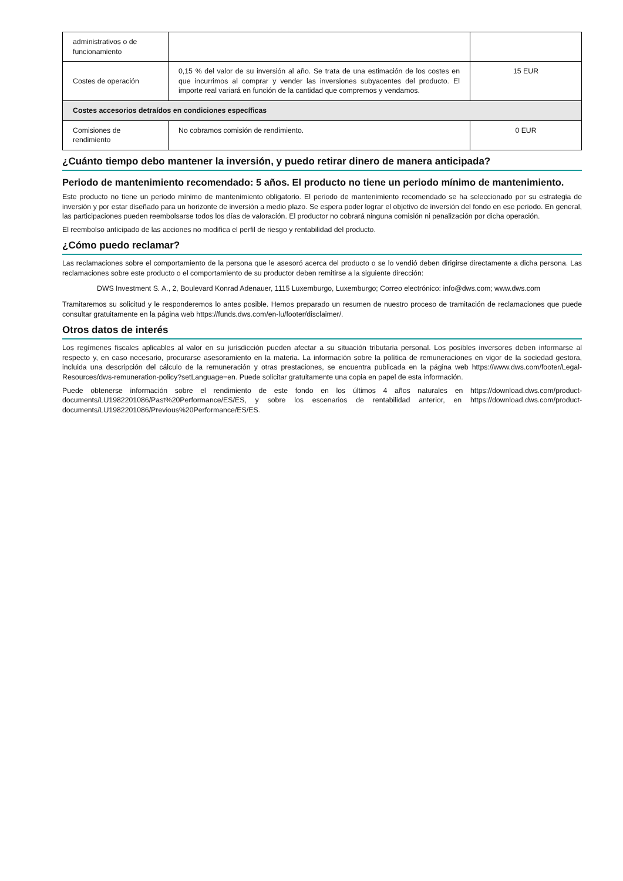| administrativos o de funcionamiento | | |
| Costes de operación | 0,15 % del valor de su inversión al año. Se trata de una estimación de los costes en que incurrimos al comprar y vender las inversiones subyacentes del producto. El importe real variará en función de la cantidad que compremos y vendamos. | 15 EUR |
| Costes accesorios detraídos en condiciones específicas | | |
| Comisiones de rendimiento | No cobramos comisión de rendimiento. | 0 EUR |
¿Cuánto tiempo debo mantener la inversión, y puedo retirar dinero de manera anticipada?
Periodo de mantenimiento recomendado: 5 años. El producto no tiene un periodo mínimo de mantenimiento.
Este producto no tiene un periodo mínimo de mantenimiento obligatorio. El periodo de mantenimiento recomendado se ha seleccionado por su estrategia de inversión y por estar diseñado para un horizonte de inversión a medio plazo. Se espera poder lograr el objetivo de inversión del fondo en ese periodo. En general, las participaciones pueden reembolsarse todos los días de valoración. El productor no cobrará ninguna comisión ni penalización por dicha operación.
El reembolso anticipado de las acciones no modifica el perfil de riesgo y rentabilidad del producto.
¿Cómo puedo reclamar?
Las reclamaciones sobre el comportamiento de la persona que le asesoró acerca del producto o se lo vendió deben dirigirse directamente a dicha persona. Las reclamaciones sobre este producto o el comportamiento de su productor deben remitirse a la siguiente dirección:
DWS Investment S. A., 2, Boulevard Konrad Adenauer, 1115 Luxemburgo, Luxemburgo; Correo electrónico: info@dws.com; www.dws.com
Tramitaremos su solicitud y le responderemos lo antes posible. Hemos preparado un resumen de nuestro proceso de tramitación de reclamaciones que puede consultar gratuitamente en la página web https://funds.dws.com/en-lu/footer/disclaimer/.
Otros datos de interés
Los regímenes fiscales aplicables al valor en su jurisdicción pueden afectar a su situación tributaria personal. Los posibles inversores deben informarse al respecto y, en caso necesario, procurarse asesoramiento en la materia. La información sobre la política de remuneraciones en vigor de la sociedad gestora, incluida una descripción del cálculo de la remuneración y otras prestaciones, se encuentra publicada en la página web https://www.dws.com/footer/Legal-Resources/dws-remuneration-policy?setLanguage=en. Puede solicitar gratuitamente una copia en papel de esta información.
Puede obtenerse información sobre el rendimiento de este fondo en los últimos 4 años naturales en https://download.dws.com/product-documents/LU1982201086/Past%20Performance/ES/ES, y sobre los escenarios de rentabilidad anterior, en https://download.dws.com/product-documents/LU1982201086/Previous%20Performance/ES/ES.